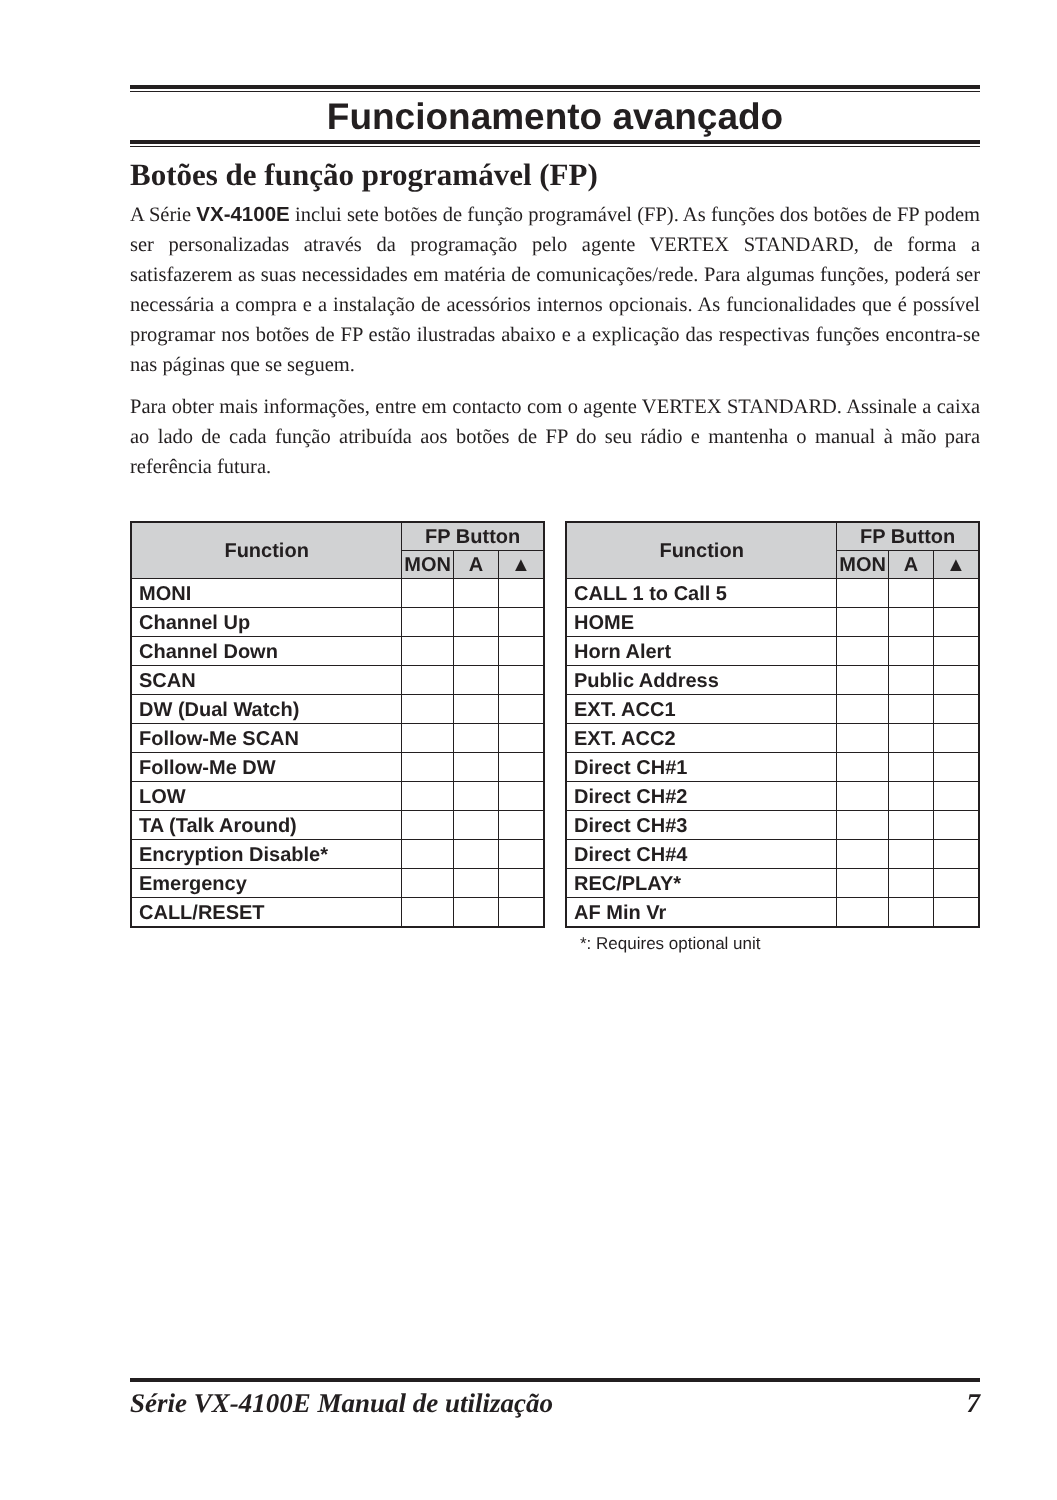Funcionamento avançado
Botões de função programável (FP)
A Série VX-4100E inclui sete botões de função programável (FP). As funções dos botões de FP podem ser personalizadas através da programação pelo agente VERTEX STANDARD, de forma a satisfazerem as suas necessidades em matéria de comunicações/rede. Para algumas funções, poderá ser necessária a compra e a instalação de acessórios internos opcionais. As funcionalidades que é possível programar nos botões de FP estão ilustradas abaixo e a explicação das respectivas funções encontra-se nas páginas que se seguem.
Para obter mais informações, entre em contacto com o agente VERTEX STANDARD. Assinale a caixa ao lado de cada função atribuída aos botões de FP do seu rádio e mantenha o manual à mão para referência futura.
| Function | FP Button | | |
| --- | --- | --- | --- |
| | MON | A | ▲ |
| MONI | | | |
| Channel Up | | | |
| Channel Down | | | |
| SCAN | | | |
| DW (Dual Watch) | | | |
| Follow-Me SCAN | | | |
| Follow-Me DW | | | |
| LOW | | | |
| TA (Talk Around) | | | |
| Encryption Disable* | | | |
| Emergency | | | |
| CALL/RESET | | | |
| Function | FP Button | | |
| --- | --- | --- | --- |
| | MON | A | ▲ |
| CALL 1 to Call 5 | | | |
| HOME | | | |
| Horn Alert | | | |
| Public Address | | | |
| EXT. ACC1 | | | |
| EXT. ACC2 | | | |
| Direct CH#1 | | | |
| Direct CH#2 | | | |
| Direct CH#3 | | | |
| Direct CH#4 | | | |
| REC/PLAY* | | | |
| AF Min Vr | | | |
*: Requires optional unit
Série VX-4100E Manual de utilização 7